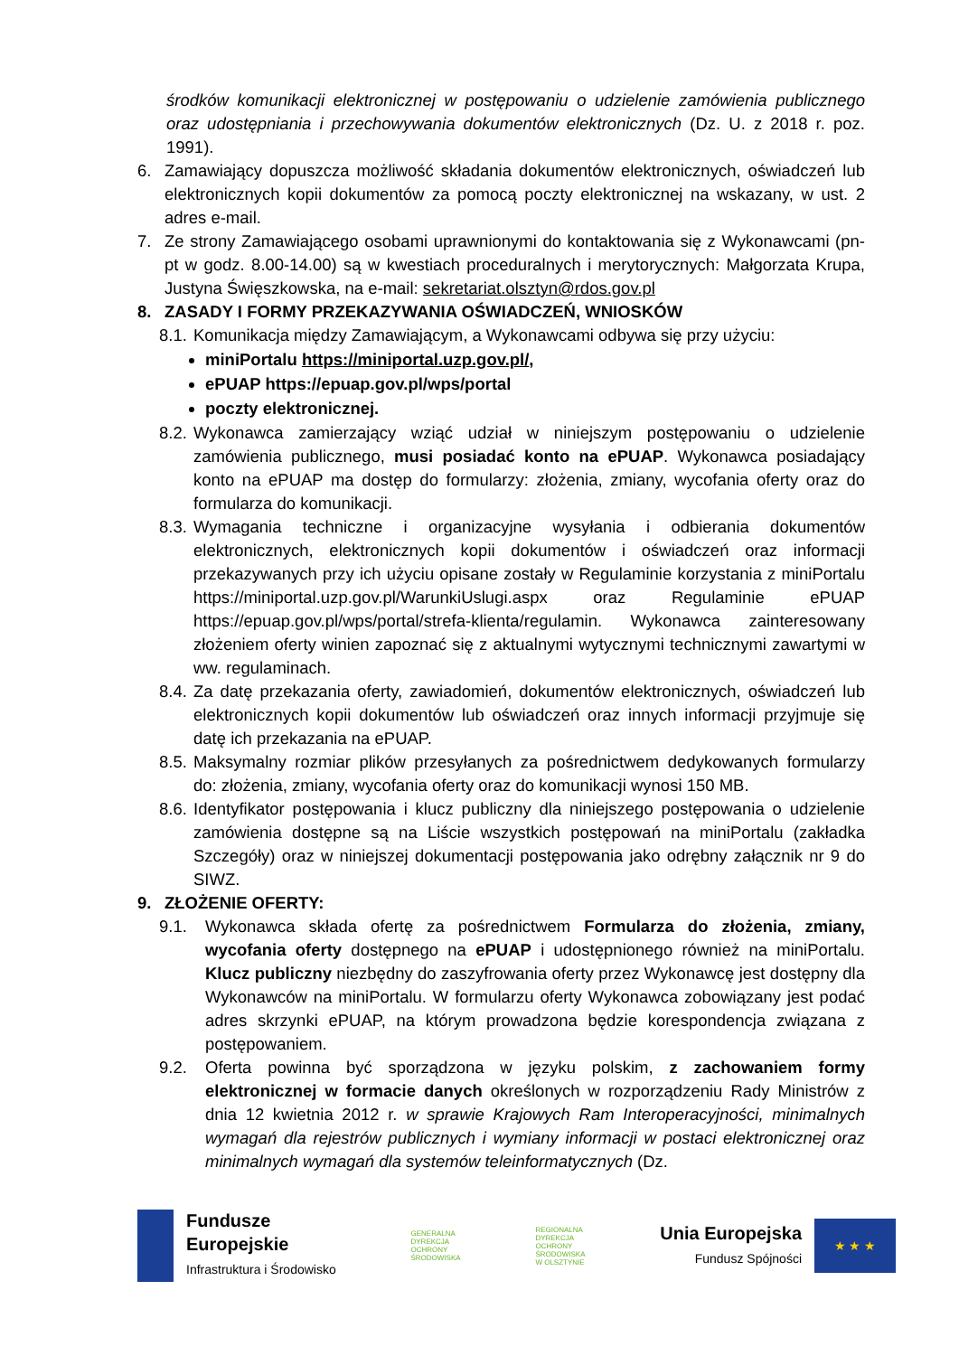środków komunikacji elektronicznej w postępowaniu o udzielenie zamówienia publicznego oraz udostępniania i przechowywania dokumentów elektronicznych (Dz. U. z 2018 r. poz. 1991).
6. Zamawiający dopuszcza możliwość składania dokumentów elektronicznych, oświadczeń lub elektronicznych kopii dokumentów za pomocą poczty elektronicznej na wskazany, w ust. 2 adres e-mail.
7. Ze strony Zamawiającego osobami uprawnionymi do kontaktowania się z Wykonawcami (pn-pt w godz. 8.00-14.00) są w kwestiach proceduralnych i merytorycznych: Małgorzata Krupa, Justyna Święszkowska, na e-mail: sekretariat.olsztyn@rdos.gov.pl
8. ZASADY I FORMY PRZEKAZYWANIA OŚWIADCZEŃ, WNIOSKÓW
8.1.
Komunikacja między Zamawiającym, a Wykonawcami odbywa się przy użyciu:
miniPortalu https://miniportal.uzp.gov.pl/,
ePUAP https://epuap.gov.pl/wps/portal
poczty elektronicznej.
8.2.
Wykonawca zamierzający wziąć udział w niniejszym postępowaniu o udzielenie zamówienia publicznego, musi posiadać konto na ePUAP. Wykonawca posiadający konto na ePUAP ma dostęp do formularzy: złożenia, zmiany, wycofania oferty oraz do formularza do komunikacji.
8.3.
Wymagania techniczne i organizacyjne wysyłania i odbierania dokumentów elektronicznych, elektronicznych kopii dokumentów i oświadczeń oraz informacji przekazywanych przy ich użyciu opisane zostały w Regulaminie korzystania z miniPortalu https://miniportal.uzp.gov.pl/WarunkiUslugi.aspx oraz Regulaminie ePUAP https://epuap.gov.pl/wps/portal/strefa-klienta/regulamin. Wykonawca zainteresowany złożeniem oferty winien zapoznać się z aktualnymi wytycznymi technicznymi zawartymi w ww. regulaminach.
8.4.
Za datę przekazania oferty, zawiadomień, dokumentów elektronicznych, oświadczeń lub elektronicznych kopii dokumentów lub oświadczeń oraz innych informacji przyjmuje się datę ich przekazania na ePUAP.
8.5.
Maksymalny rozmiar plików przesyłanych za pośrednictwem dedykowanych formularzy do: złożenia, zmiany, wycofania oferty oraz do komunikacji wynosi 150 MB.
8.6.
Identyfikator postępowania i klucz publiczny dla niniejszego postępowania o udzielenie zamówienia dostępne są na Liście wszystkich postępowań na miniPortalu (zakładka Szczegóły) oraz w niniejszej dokumentacji postępowania jako odrębny załącznik nr 9 do SIWZ.
9. ZŁOŻENIE OFERTY:
9.1. Wykonawca składa ofertę za pośrednictwem Formularza do złożenia, zmiany, wycofania oferty dostępnego na ePUAP i udostępnionego również na miniPortalu. Klucz publiczny niezbędny do zaszyfrowania oferty przez Wykonawcę jest dostępny dla Wykonawców na miniPortalu. W formularzu oferty Wykonawca zobowiązany jest podać adres skrzynki ePUAP, na którym prowadzona będzie korespondencja związana z postępowaniem.
9.2. Oferta powinna być sporządzona w języku polskim, z zachowaniem formy elektronicznej w formacie danych określonych w rozporządzeniu Rady Ministrów z dnia 12 kwietnia 2012 r. w sprawie Krajowych Ram Interoperacyjności, minimalnych wymagań dla rejestrów publicznych i wymiany informacji w postaci elektronicznej oraz minimalnych wymagań dla systemów teleinformatycznych (Dz.
Fundusze
Europejskie
Infrastruktura i Środowisko
GENERALNA
DYREKCJA
OCHRONY
ŚRODOWISKA
REGIONALNA
DYREKCJA
OCHRONY
ŚRODOWISKA
W OLSZTYNIE
Unia Europejska
Fundusz Spójności
★ ★ ★